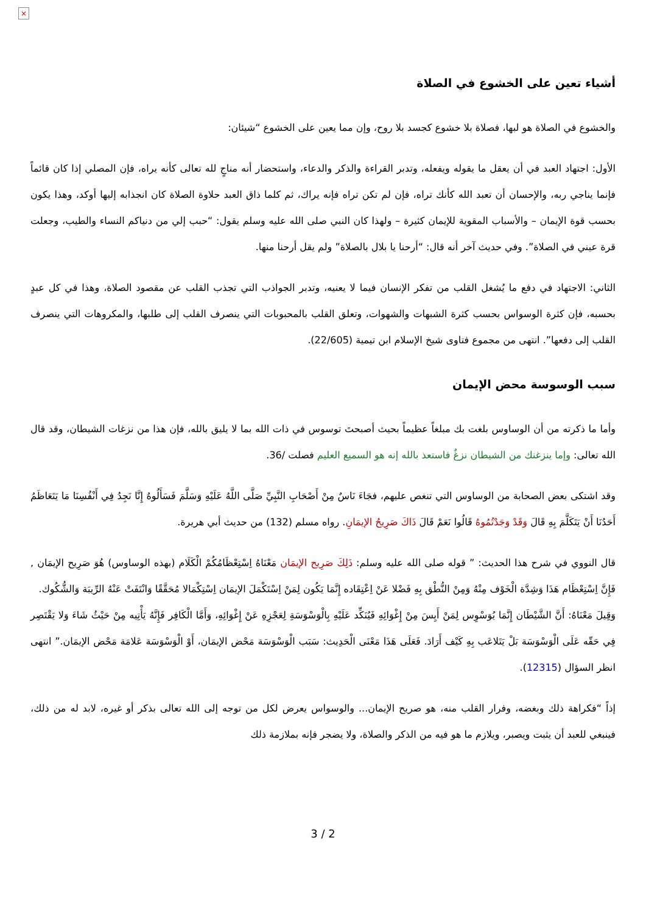×
أشياء تعين على الخشوع في الصلاة
والخشوع في الصلاة هو لبها، فصلاة بلا خشوع كجسد بلا روح، وإن مما يعين على الخشوع “شيئان:
الأول: اجتهاد العبد في أن يعقل ما يقوله ويفعله، وتدبر القراءة والذكر والدعاء، واستحضار أنه مناجٍ لله تعالى كأنه يراه، فإن المصلي إذا كان قائماً فإنما يناجي ربه، والإحسان أن تعبد الله كأنك تراه، فإن لم تكن تراه فإنه يراك، ثم كلما ذاق العبد حلاوة الصلاة كان انجذابه إليها أوكد، وهذا يكون بحسب قوة الإيمان – والأسباب المقوية للإيمان كثيرة – ولهذا كان النبي صلى الله عليه وسلم يقول: “حبب إلي من دنياكم النساء والطيب، وجعلت قرة عيني في الصلاة”. وفي حديث آخر أنه قال: “أرحنا يا بلال بالصلاة” ولم يقل أرحنا منها.
الثاني: الاجتهاد في دفع ما يُشغل القلب من تفكر الإنسان فيما لا يعنيه، وتدبر الجواذب التي تجذب القلب عن مقصود الصلاة، وهذا في كل عبدٍ بحسبه، فإن كثرة الوسواس بحسب كثرة الشبهات والشهوات، وتعلق القلب بالمحبوبات التي ينصرف القلب إلى طلبها، والمكروهات التي ينصرف القلب إلى دفعها”. انتهى من مجموع فتاوى شيخ الإسلام ابن تيمية (22/605).
سبب الوسوسة محض الإيمان
وأما ما ذكرته من أن الوساوس بلغت بك مبلغاً عظيماً بحيث أصبحتَ توسوس في ذات الله بما لا يليق بالله، فإن هذا من نزغات الشيطان، وقد قال الله تعالى: وإما ينزغنك من الشيطان نزغٌ فاستعذ بالله إنه هو السميع العليم فصلت /36.
وقد اشتكى بعض الصحابة من الوساوس التي تنغص عليهم، فجَاءَ نَاسٌ مِنْ أَصْحَابِ النَّبِيِّ صَلَّى اللَّهُ عَلَيْهِ وَسَلَّمَ فَسَأَلُوهُ إِنَّا نَجِدُ فِي أَنْفُسِنَا مَا يَتَعَاظَمُ أَحَدُنَا أَنْ يَتَكَلَّمَ بِهِ قَالَ وَقَدْ وَجَدْتُمُوهُ قَالُوا نَعَمْ قَالَ ذَاكَ صَرِيحُ الإيمَانِ. رواه مسلم (132) من حديث أبي هريرة.
قال النووي في شرح هذا الحديث: ” قوله صلى الله عليه وسلم: ذَلِكَ صَرِيح الإيمَان مَعْنَاهُ اِسْتِعْظَامُكُمْ الْكَلَام (بهذه الوساوس) هُوَ صَرِيح الإيمَان , فَإِنَّ اِسْتِعْظَام هَذَا وَشِدَّة الْخَوْف مِنْهُ وَمِنْ النُّطْق بِهِ فَضْلا عَنْ اِعْتِقَاده إِنَّمَا يَكُون لِمَنْ اِسْتَكْمَلَ الإيمَان اِسْتِكْمَالا مُحَقَّقًا وَانْتَفَتْ عَنْهُ الرِّيبَة وَالشُّكُوك.
وَقِيلَ مَعْنَاهُ: أَنَّ الشَّيْطَان إِنَّمَا يُوَسْوِس لِمَنْ أَيِسَ مِنْ إِغْوَائِهِ فَيُنَكِّد عَلَيْهِ بِالْوَسْوَسَةِ لِعَجْزِهِ عَنْ إِغْوَائِهِ، وَأَمَّا الْكَافِر فَإِنَّهُ يَأْتِيه مِنْ حَيْثُ شَاءَ وَلا يَقْتَصِر فِي حَقّه عَلَى الْوَسْوَسَة بَلْ يَتَلاعَب بِهِ كَيْف أَرَادَ. فَعَلَى هَذَا مَعْنَى الْحَدِيث: سَبَب الْوَسْوَسَة مَحْض الإيمَان، أَوْ الْوَسْوَسَة عَلامَة مَحْض الإيمَان.” انتهى انظر السؤال (12315).
إذاً “فكراهة ذلك وبغضه، وفرار القلب منه، هو صريح الإيمان... والوسواس يعرض لكل من توجه إلى الله تعالى بذكر أو غيره، لابد له من ذلك، فينبغي للعبد أن يثبت ويصبر، ويلازم ما هو فيه من الذكر والصلاة، ولا يضجر فإنه بملازمة ذلك
3 / 2